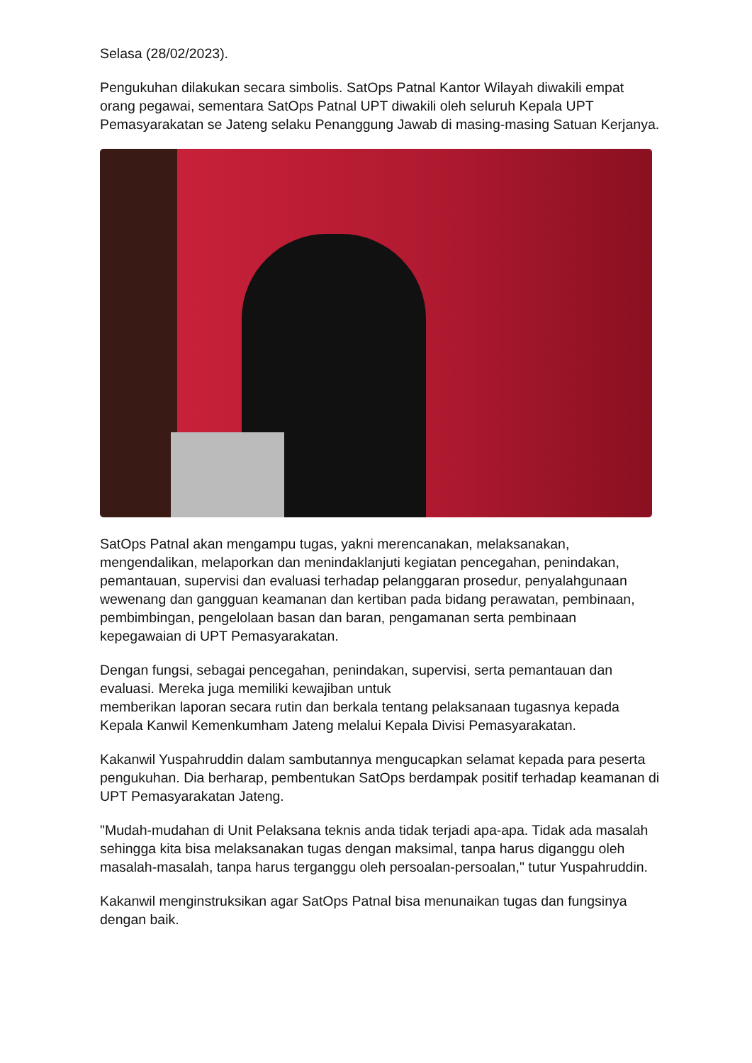Selasa (28/02/2023).
Pengukuhan dilakukan secara simbolis. SatOps Patnal Kantor Wilayah diwakili empat orang pegawai, sementara SatOps Patnal UPT diwakili oleh seluruh Kepala UPT Pemasyarakatan se Jateng selaku Penanggung Jawab di masing-masing Satuan Kerjanya.
SatOps Patnal akan mengampu tugas, yakni merencanakan, melaksanakan, mengendalikan, melaporkan dan menindaklanjuti kegiatan pencegahan, penindakan, pemantauan, supervisi dan evaluasi terhadap pelanggaran prosedur, penyalahgunaan wewenang dan gangguan keamanan dan kertiban pada bidang perawatan, pembinaan, pembimbingan, pengelolaan basan dan baran, pengamanan serta pembinaan kepegawaian di UPT Pemasyarakatan.
Dengan fungsi, sebagai pencegahan, penindakan, supervisi, serta pemantauan dan evaluasi. Mereka juga memiliki kewajiban untuk
memberikan laporan secara rutin dan berkala tentang pelaksanaan tugasnya kepada Kepala Kanwil Kemenkumham Jateng melalui Kepala Divisi Pemasyarakatan.
Kakanwil Yuspahruddin dalam sambutannya mengucapkan selamat kepada para peserta pengukuhan. Dia berharap, pembentukan SatOps berdampak positif terhadap keamanan di UPT Pemasyarakatan Jateng.
"Mudah-mudahan di Unit Pelaksana teknis anda tidak terjadi apa-apa. Tidak ada masalah sehingga kita bisa melaksanakan tugas dengan maksimal, tanpa harus diganggu oleh masalah-masalah, tanpa harus terganggu oleh persoalan-persoalan," tutur Yuspahruddin.
Kakanwil menginstruksikan agar SatOps Patnal bisa menunaikan tugas dan fungsinya dengan baik.